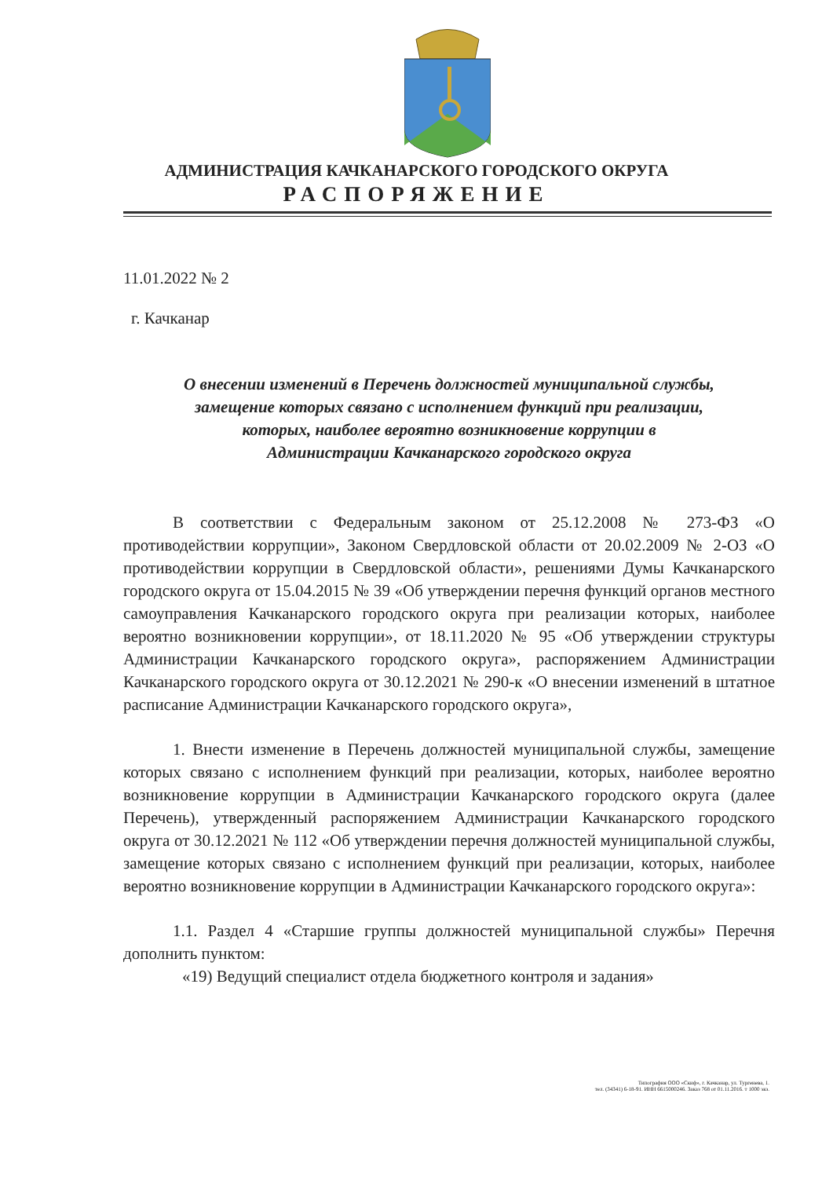АДМИНИСТРАЦИЯ КАЧКАНАРСКОГО ГОРОДСКОГО ОКРУГА
РАСПОРЯЖЕНИЕ
11.01.2022 № 2
г. Качканар
О внесении изменений в Перечень должностей муниципальной службы,
замещение которых связано с исполнением функций при реализации,
которых, наиболее вероятно возникновение коррупции в
Администрации Качканарского городского округа
В соответствии с Федеральным законом от 25.12.2008 № 273-ФЗ «О противодействии коррупции», Законом Свердловской области от 20.02.2009 № 2-ОЗ «О противодействии коррупции в Свердловской области», решениями Думы Качканарского городского округа от 15.04.2015 № 39 «Об утверждении перечня функций органов местного самоуправления Качканарского городского округа при реализации которых, наиболее вероятно возникновении коррупции», от 18.11.2020 № 95 «Об утверждении структуры Администрации Качканарского городского округа», распоряжением Администрации Качканарского городского округа от 30.12.2021 № 290-к «О внесении изменений в штатное расписание Администрации Качканарского городского округа»,
1. Внести изменение в Перечень должностей муниципальной службы, замещение которых связано с исполнением функций при реализации, которых, наиболее вероятно возникновение коррупции в Администрации Качканарского городского округа (далее Перечень), утвержденный распоряжением Администрации Качканарского городского округа от 30.12.2021 № 112 «Об утверждении перечня должностей муниципальной службы, замещение которых связано с исполнением функций при реализации, которых, наиболее вероятно возникновение коррупции в Администрации Качканарского городского округа»:
1.1. Раздел 4 «Старшие группы должностей муниципальной службы» Перечня дополнить пунктом:
«19) Ведущий специалист отдела бюджетного контроля и задания»
Типография ООО «Скиф», г. Качканар, ул. Тургенева, 1.
тел. (34341) 6-18-91. ИНН 6615000246. Заказ 768 от 01.11.2016. т 1000 экз.